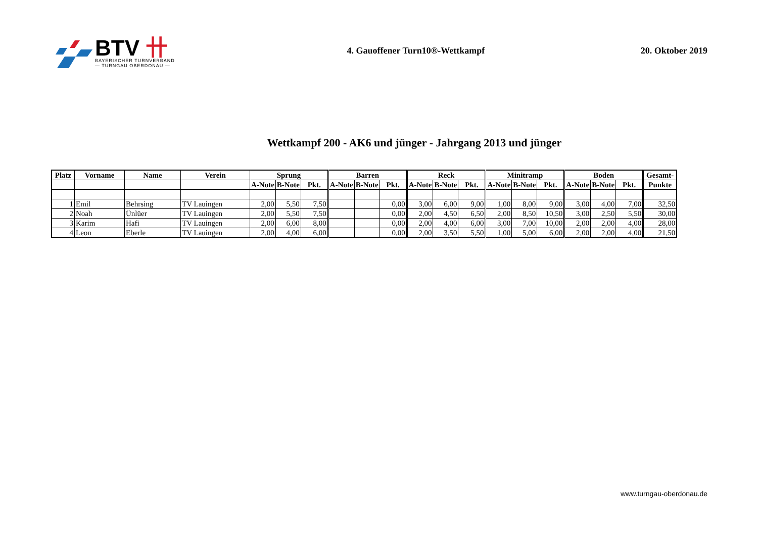BTV 卄
BAYERISCHER TURNVERBAND
— TURNGAU OBERDONAU —
4. Gauoffener Turn10®-Wettkampf
20. Oktober 2019
Wettkampf 200 - AK6 und jünger - Jahrgang 2013 und jünger
| Platz | Vorname | Name | Verein | Sprung | | | Barren | | | Reck | | | Minitramp | | | Boden | | | Gesamt- |
| --- | --- | --- | --- | --- | --- | --- | --- | --- | --- | --- | --- | --- | --- | --- | --- | --- | --- | --- | --- |
| | | | | A-Note | B-Note | Pkt. | A-Note | B-Note | Pkt. | A-Note | B-Note | Pkt. | A-Note | B-Note | Pkt. | A-Note | B-Note | Pkt. | Punkte |
| 1 | Emil | Behrsing | TV Lauingen | 2,00 | 5,50 | 7,50 | | | 0,00 | 3,00 | 6,00 | 9,00 | 1,00 | 8,00 | 9,00 | 3,00 | 4,00 | 7,00 | 32,50 |
| 2 | Noah | Ünlüer | TV Lauingen | 2,00 | 5,50 | 7,50 | | | 0,00 | 2,00 | 4,50 | 6,50 | 2,00 | 8,50 | 10,50 | 3,00 | 2,50 | 5,50 | 30,00 |
| 3 | Karim | Hafi | TV Lauingen | 2,00 | 6,00 | 8,00 | | | 0,00 | 2,00 | 4,00 | 6,00 | 3,00 | 7,00 | 10,00 | 2,00 | 2,00 | 4,00 | 28,00 |
| 4 | Leon | Eberle | TV Lauingen | 2,00 | 4,00 | 6,00 | | | 0,00 | 2,00 | 3,50 | 5,50 | 1,00 | 5,00 | 6,00 | 2,00 | 2,00 | 4,00 | 21,50 |
www.turngau-oberdonau.de